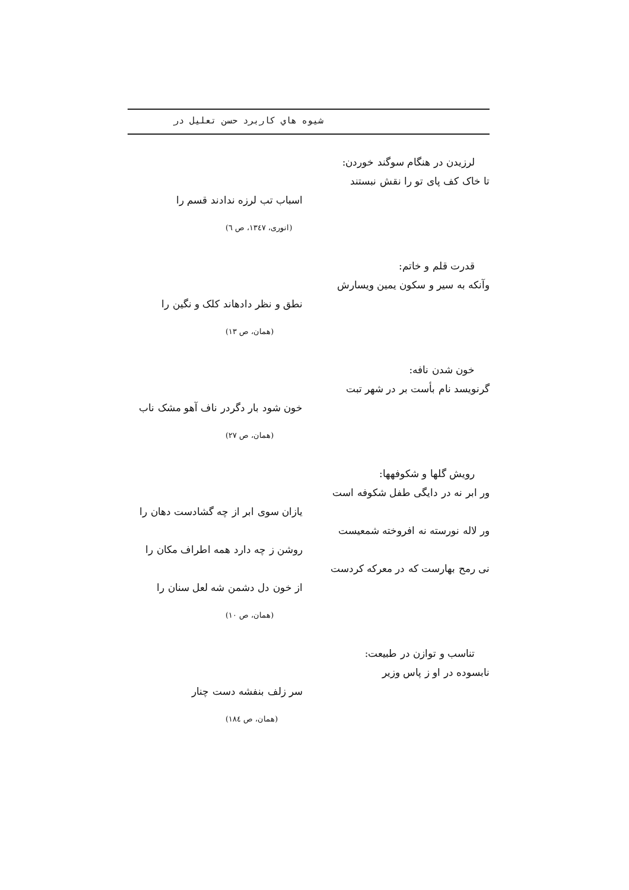شيوه هاي كاربرد حسن تعليل در
لرزیدن در هنگام سوگند خوردن:
تا خاک کف پای تو را نقش نبستند
اسباب تب لرزه ندادند قسم را
(انوری، ۱۳٤۷، ص ٦)
قدرت قلم و خاتم:
وآنکه به سیر و سکون یمین ویسارش
نطق و نظر دادهاند کلک و نگین را
(همان، ص ۱۳)
خون شدن نافه:
گرنویسد نام بأست بر در شهر تبت
خون شود بار دگردر ناف آهو مشک ناب
(همان، ص ۲۷)
رویش گلها و شکوفهها:
ور ابر نه در دایگی طفل شکوفه است
یازان سوی ابر از چه گشادست دهان را
ور لاله نورسته نه افروخته شمعیست
روشن ز چه دارد همه اطراف مکان را
نی رمح بهارست که در معرکه کردست
از خون دل دشمن شه لعل سنان را
(همان، ص ۱۰)
تناسب و توازن در طبیعت:
نابسوده در او ز پاس وزیر
سر زلف بنفشه دست چنار
(همان، ص ۱۸٤)